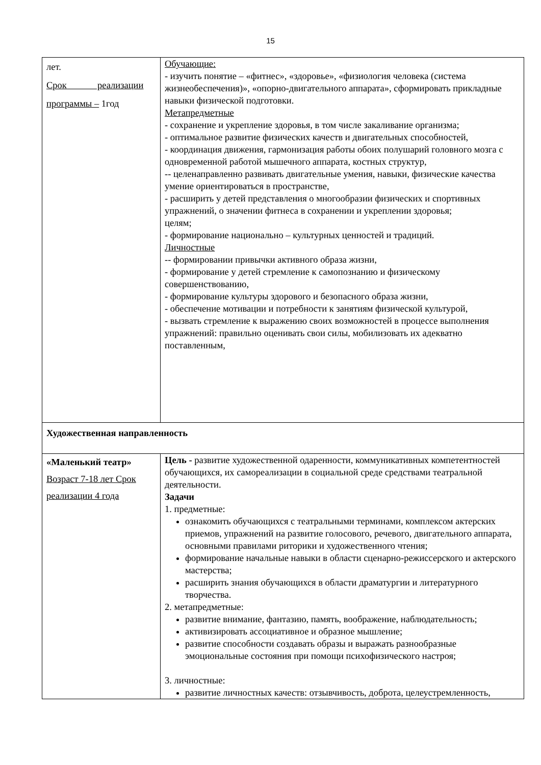15
| лет. Срок реализации программы – 1год | Обучающие: - изучить понятие – «фитнес», «здоровье», «физиология человека (система жизнеобеспечения)», «опорно-двигательного аппарата», сформировать прикладные навыки физической подготовки. Метапредметные - сохранение и укрепление здоровья, в том числе закаливание организма; - оптимальное развитие физических качеств и двигательных способностей, - координация движения, гармонизация работы обоих полушарий головного мозга с одновременной работой мышечного аппарата, костных структур, -- целенаправленно развивать двигательные умения, навыки, физические качества умение ориентироваться в пространстве, - расширить у детей представления о многообразии физических и спортивных упражнений, о значении фитнеса в сохранении и укреплении здоровья; целям; - формирование национально – культурных ценностей и традиций. Личностные -- формировании привычки активного образа жизни, - формирование у детей стремление к самопознанию и физическому совершенствованию, - формирование культуры здорового и безопасного образа жизни, - обеспечение мотивации и потребности к занятиям физической культурой, - вызвать стремление к выражению своих возможностей в процессе выполнения упражнений: правильно оценивать свои силы, мобилизовать их адекватно поставленным, | |
| Художественная направленность | | |
| «Маленький театр» Возраст 7-18 лет Срок реализации 4 года | | Цель - развитие художественной одаренности, коммуникативных компетентностей обучающихся, их самореализации в социальной среде средствами театральной деятельности. Задачи 1. предметные: ознакомить обучающихся с театральными терминами, комплексом актерских приемов, упражнений на развитие голосового, речевого, двигательного аппарата, основными правилами риторики и художественного чтения; формирование начальные навыки в области сценарно-режиссерского и актерского мастерства; расширить знания обучающихся в области драматургии и литературного творчества. 2. метапредметные: развитие внимание, фантазию, память, воображение, наблюдательность; активизировать ассоциативное и образное мышление; развитие способности создавать образы и выражать разнообразные эмоциональные состояния при помощи психофизического настроя; 3. личностные: развитие личностных качеств: отзывчивость, доброта, целеустремленность, |